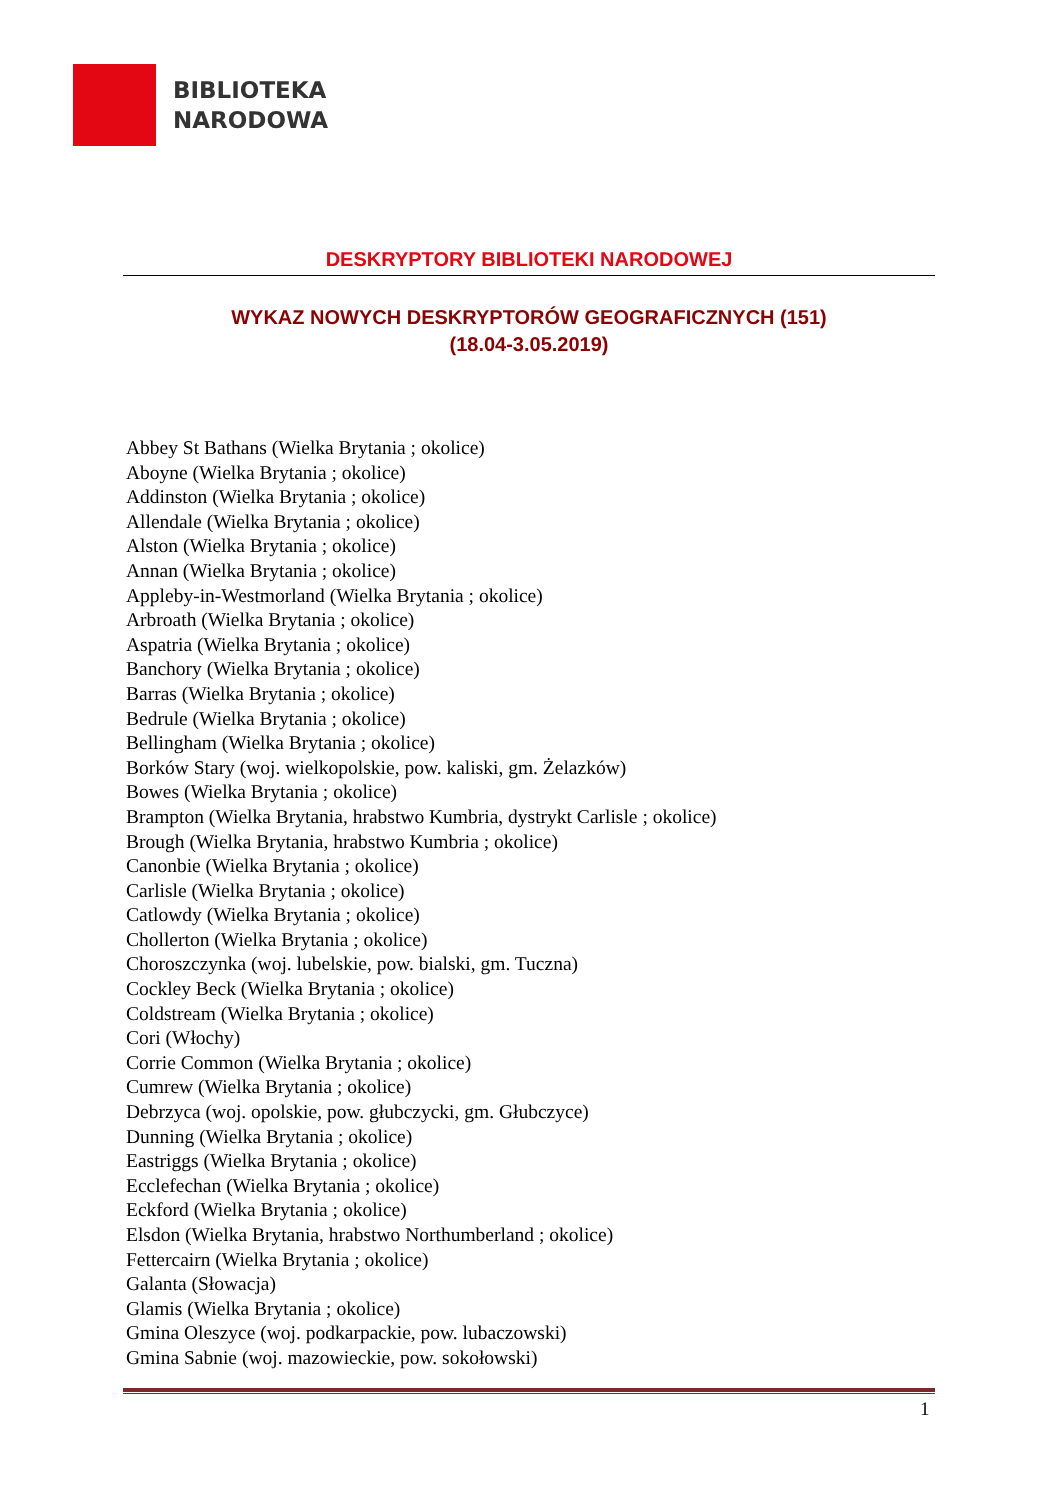BIBLIOTEKA
NARODOWA
DESKRYPTORY BIBLIOTEKI NARODOWEJ
WYKAZ NOWYCH DESKRYPTORÓW GEOGRAFICZNYCH (151)
(18.04-3.05.2019)
Abbey St Bathans (Wielka Brytania ; okolice)
Aboyne (Wielka Brytania ; okolice)
Addinston (Wielka Brytania ; okolice)
Allendale (Wielka Brytania ; okolice)
Alston (Wielka Brytania ; okolice)
Annan (Wielka Brytania ; okolice)
Appleby-in-Westmorland (Wielka Brytania ; okolice)
Arbroath (Wielka Brytania ; okolice)
Aspatria (Wielka Brytania ; okolice)
Banchory (Wielka Brytania ; okolice)
Barras (Wielka Brytania ; okolice)
Bedrule (Wielka Brytania ; okolice)
Bellingham (Wielka Brytania ; okolice)
Borków Stary (woj. wielkopolskie, pow. kaliski, gm. Żelazków)
Bowes (Wielka Brytania ; okolice)
Brampton (Wielka Brytania, hrabstwo Kumbria, dystrykt Carlisle ; okolice)
Brough (Wielka Brytania, hrabstwo Kumbria ; okolice)
Canonbie (Wielka Brytania ; okolice)
Carlisle (Wielka Brytania ; okolice)
Catlowdy (Wielka Brytania ; okolice)
Chollerton (Wielka Brytania ; okolice)
Choroszczynka (woj. lubelskie, pow. bialski, gm. Tuczna)
Cockley Beck (Wielka Brytania ; okolice)
Coldstream (Wielka Brytania ; okolice)
Cori (Włochy)
Corrie Common (Wielka Brytania ; okolice)
Cumrew (Wielka Brytania ; okolice)
Debrzyca (woj. opolskie, pow. głubczycki, gm. Głubczyce)
Dunning (Wielka Brytania ; okolice)
Eastriggs (Wielka Brytania ; okolice)
Ecclefechan (Wielka Brytania ; okolice)
Eckford (Wielka Brytania ; okolice)
Elsdon (Wielka Brytania, hrabstwo Northumberland ; okolice)
Fettercairn (Wielka Brytania ; okolice)
Galanta (Słowacja)
Glamis (Wielka Brytania ; okolice)
Gmina Oleszyce (woj. podkarpackie, pow. lubaczowski)
Gmina Sabnie (woj. mazowieckie, pow. sokołowski)
1